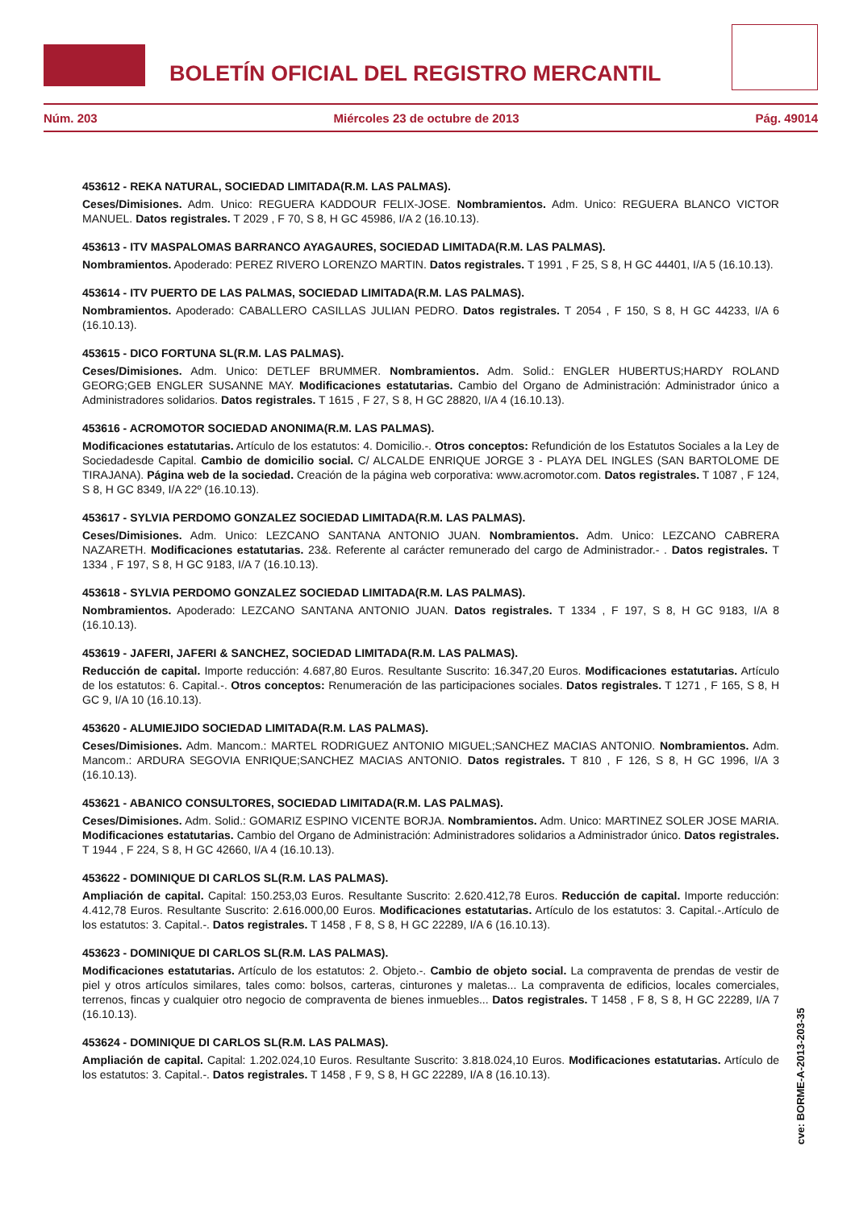BOLETÍN OFICIAL DEL REGISTRO MERCANTIL
Núm. 203 Miércoles 23 de octubre de 2013 Pág. 49014
453612 - REKA NATURAL, SOCIEDAD LIMITADA(R.M. LAS PALMAS).
Ceses/Dimisiones. Adm. Unico: REGUERA KADDOUR FELIX-JOSE. Nombramientos. Adm. Unico: REGUERA BLANCO VICTOR MANUEL. Datos registrales. T 2029 , F 70, S 8, H GC 45986, I/A 2 (16.10.13).
453613 - ITV MASPALOMAS BARRANCO AYAGAURES, SOCIEDAD LIMITADA(R.M. LAS PALMAS).
Nombramientos. Apoderado: PEREZ RIVERO LORENZO MARTIN. Datos registrales. T 1991 , F 25, S 8, H GC 44401, I/A 5 (16.10.13).
453614 - ITV PUERTO DE LAS PALMAS, SOCIEDAD LIMITADA(R.M. LAS PALMAS).
Nombramientos. Apoderado: CABALLERO CASILLAS JULIAN PEDRO. Datos registrales. T 2054 , F 150, S 8, H GC 44233, I/A 6 (16.10.13).
453615 - DICO FORTUNA SL(R.M. LAS PALMAS).
Ceses/Dimisiones. Adm. Unico: DETLEF BRUMMER. Nombramientos. Adm. Solid.: ENGLER HUBERTUS;HARDY ROLAND GEORG;GEB ENGLER SUSANNE MAY. Modificaciones estatutarias. Cambio del Organo de Administración: Administrador único a Administradores solidarios. Datos registrales. T 1615 , F 27, S 8, H GC 28820, I/A 4 (16.10.13).
453616 - ACROMOTOR SOCIEDAD ANONIMA(R.M. LAS PALMAS).
Modificaciones estatutarias. Artículo de los estatutos: 4. Domicilio.-. Otros conceptos: Refundición de los Estatutos Sociales a la Ley de Sociedadesde Capital. Cambio de domicilio social. C/ ALCALDE ENRIQUE JORGE 3 - PLAYA DEL INGLES (SAN BARTOLOME DE TIRAJANA). Página web de la sociedad. Creación de la página web corporativa: www.acromotor.com. Datos registrales. T 1087 , F 124, S 8, H GC 8349, I/A 22º (16.10.13).
453617 - SYLVIA PERDOMO GONZALEZ SOCIEDAD LIMITADA(R.M. LAS PALMAS).
Ceses/Dimisiones. Adm. Unico: LEZCANO SANTANA ANTONIO JUAN. Nombramientos. Adm. Unico: LEZCANO CABRERA NAZARETH. Modificaciones estatutarias. 23&. Referente al carácter remunerado del cargo de Administrador.- . Datos registrales. T 1334 , F 197, S 8, H GC 9183, I/A 7 (16.10.13).
453618 - SYLVIA PERDOMO GONZALEZ SOCIEDAD LIMITADA(R.M. LAS PALMAS).
Nombramientos. Apoderado: LEZCANO SANTANA ANTONIO JUAN. Datos registrales. T 1334 , F 197, S 8, H GC 9183, I/A 8 (16.10.13).
453619 - JAFERI, JAFERI & SANCHEZ, SOCIEDAD LIMITADA(R.M. LAS PALMAS).
Reducción de capital. Importe reducción: 4.687,80 Euros. Resultante Suscrito: 16.347,20 Euros. Modificaciones estatutarias. Artículo de los estatutos: 6. Capital.-. Otros conceptos: Renumeración de las participaciones sociales. Datos registrales. T 1271 , F 165, S 8, H GC 9, I/A 10 (16.10.13).
453620 - ALUMIEJIDO SOCIEDAD LIMITADA(R.M. LAS PALMAS).
Ceses/Dimisiones. Adm. Mancom.: MARTEL RODRIGUEZ ANTONIO MIGUEL;SANCHEZ MACIAS ANTONIO. Nombramientos. Adm. Mancom.: ARDURA SEGOVIA ENRIQUE;SANCHEZ MACIAS ANTONIO. Datos registrales. T 810 , F 126, S 8, H GC 1996, I/A 3 (16.10.13).
453621 - ABANICO CONSULTORES, SOCIEDAD LIMITADA(R.M. LAS PALMAS).
Ceses/Dimisiones. Adm. Solid.: GOMARIZ ESPINO VICENTE BORJA. Nombramientos. Adm. Unico: MARTINEZ SOLER JOSE MARIA. Modificaciones estatutarias. Cambio del Organo de Administración: Administradores solidarios a Administrador único. Datos registrales. T 1944 , F 224, S 8, H GC 42660, I/A 4 (16.10.13).
453622 - DOMINIQUE DI CARLOS SL(R.M. LAS PALMAS).
Ampliación de capital. Capital: 150.253,03 Euros. Resultante Suscrito: 2.620.412,78 Euros. Reducción de capital. Importe reducción: 4.412,78 Euros. Resultante Suscrito: 2.616.000,00 Euros. Modificaciones estatutarias. Artículo de los estatutos: 3. Capital.-.Artículo de los estatutos: 3. Capital.-. Datos registrales. T 1458 , F 8, S 8, H GC 22289, I/A 6 (16.10.13).
453623 - DOMINIQUE DI CARLOS SL(R.M. LAS PALMAS).
Modificaciones estatutarias. Artículo de los estatutos: 2. Objeto.-. Cambio de objeto social. La compraventa de prendas de vestir de piel y otros artículos similares, tales como: bolsos, carteras, cinturones y maletas... La compraventa de edificios, locales comerciales, terrenos, fincas y cualquier otro negocio de compraventa de bienes inmuebles... Datos registrales. T 1458 , F 8, S 8, H GC 22289, I/A 7 (16.10.13).
453624 - DOMINIQUE DI CARLOS SL(R.M. LAS PALMAS).
Ampliación de capital. Capital: 1.202.024,10 Euros. Resultante Suscrito: 3.818.024,10 Euros. Modificaciones estatutarias. Artículo de los estatutos: 3. Capital.-. Datos registrales. T 1458 , F 9, S 8, H GC 22289, I/A 8 (16.10.13).
cve: BORME-A-2013-203-35